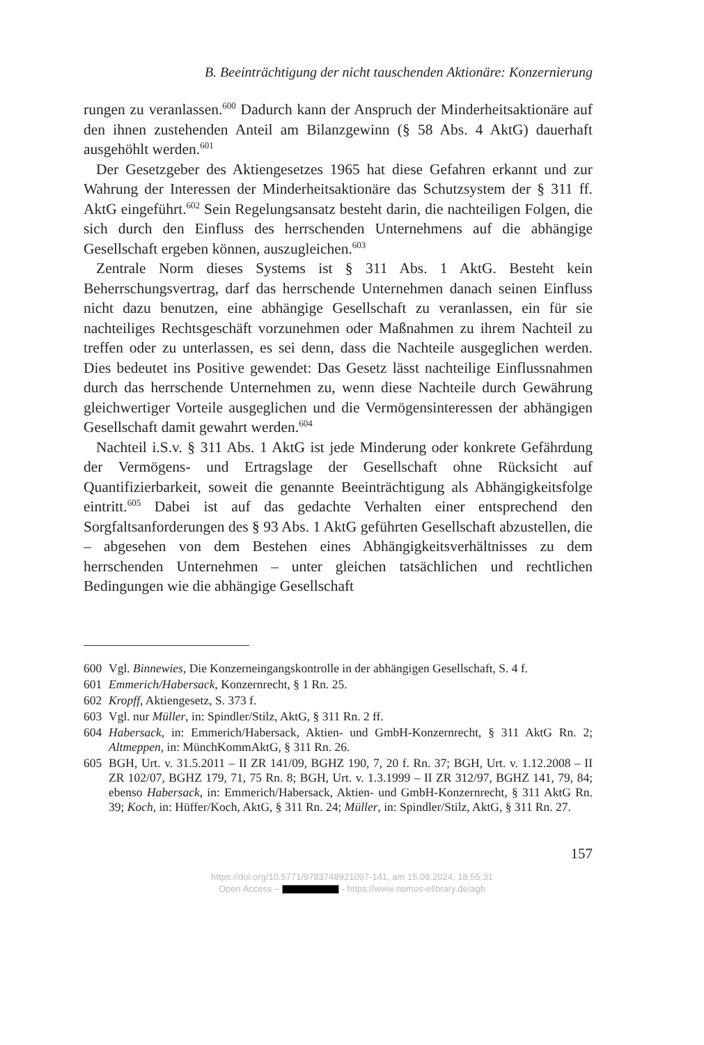B. Beeinträchtigung der nicht tauschenden Aktionäre: Konzernierung
rungen zu veranlassen.<sup>600</sup> Dadurch kann der Anspruch der Minderheitsaktionäre auf den ihnen zustehenden Anteil am Bilanzgewinn (§ 58 Abs. 4 AktG) dauerhaft ausgehöhlt werden.<sup>601</sup>
Der Gesetzgeber des Aktiengesetzes 1965 hat diese Gefahren erkannt und zur Wahrung der Interessen der Minderheitsaktionäre das Schutzsystem der § 311 ff. AktG eingeführt.<sup>602</sup> Sein Regelungsansatz besteht darin, die nachteiligen Folgen, die sich durch den Einfluss des herrschenden Unternehmens auf die abhängige Gesellschaft ergeben können, auszugleichen.<sup>603</sup>
Zentrale Norm dieses Systems ist § 311 Abs. 1 AktG. Besteht kein Beherrschungsvertrag, darf das herrschende Unternehmen danach seinen Einfluss nicht dazu benutzen, eine abhängige Gesellschaft zu veranlassen, ein für sie nachteiliges Rechtsgeschäft vorzunehmen oder Maßnahmen zu ihrem Nachteil zu treffen oder zu unterlassen, es sei denn, dass die Nachteile ausgeglichen werden. Dies bedeutet ins Positive gewendet: Das Gesetz lässt nachteilige Einflussnahmen durch das herrschende Unternehmen zu, wenn diese Nachteile durch Gewährung gleichwertiger Vorteile ausgeglichen und die Vermögensinteressen der abhängigen Gesellschaft damit gewahrt werden.<sup>604</sup>
Nachteil i.S.v. § 311 Abs. 1 AktG ist jede Minderung oder konkrete Gefährdung der Vermögens- und Ertragslage der Gesellschaft ohne Rücksicht auf Quantifizierbarkeit, soweit die genannte Beeinträchtigung als Abhängigkeitsfolge eintritt.<sup>605</sup> Dabei ist auf das gedachte Verhalten einer entsprechend den Sorgfaltsanforderungen des § 93 Abs. 1 AktG geführten Gesellschaft abzustellen, die – abgesehen von dem Bestehen eines Abhängigkeitsverhältnisses zu dem herrschenden Unternehmen – unter gleichen tatsächlichen und rechtlichen Bedingungen wie die abhängige Gesellschaft
600 Vgl. Binnewies, Die Konzerneingangskontrolle in der abhängigen Gesellschaft, S. 4 f.
601 Emmerich/Habersack, Konzernrecht, § 1 Rn. 25.
602 Kropff, Aktiengesetz, S. 373 f.
603 Vgl. nur Müller, in: Spindler/Stilz, AktG, § 311 Rn. 2 ff.
604 Habersack, in: Emmerich/Habersack, Aktien- und GmbH-Konzernrecht, § 311 AktG Rn. 2; Altmeppen, in: MünchKommAktG, § 311 Rn. 26.
605 BGH, Urt. v. 31.5.2011 – II ZR 141/09, BGHZ 190, 7, 20 f. Rn. 37; BGH, Urt. v. 1.12.2008 – II ZR 102/07, BGHZ 179, 71, 75 Rn. 8; BGH, Urt. v. 1.3.1999 – II ZR 312/97, BGHZ 141, 79, 84; ebenso Habersack, in: Emmerich/Habersack, Aktien- und GmbH-Konzernrecht, § 311 AktG Rn. 39; Koch, in: Hüffer/Koch, AktG, § 311 Rn. 24; Müller, in: Spindler/Stilz, AktG, § 311 Rn. 27.
157
https://doi.org/10.5771/9783748921097-141, am 15.08.2024, 18:55:31
Open Access – - https://www.nomos-elibrary.de/agb